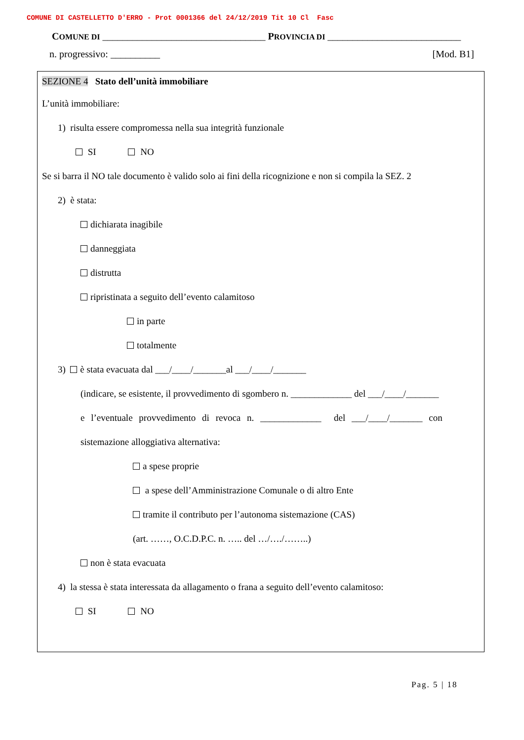COMUNE DI CASTELLETTO D'ERRO - Prot 0001366 del 24/12/2019 Tit 10 Cl Fasc
COMUNE DI _________________________________ PROVINCIA DI ___________________________
n. progressivo: __________ [Mod. B1]
SEZIONE 4 Stato dell’unità immobiliare
L’unità immobiliare:
1) risulta essere compromessa nella sua integrità funzionale
SI NO
Se si barra il NO tale documento è valido solo ai fini della ricognizione e non si compila la SEZ. 2
2) è stata:
dichiarata inagibile
danneggiata
distrutta
ripristinata a seguito dell’evento calamitoso
in parte
totalmente
3) è stata evacuata dal ___/____/_______al ___/____/_______
(indicare, se esistente, il provvedimento di sgombero n. _____________ del ___/____/_______
e l’eventuale provvedimento di revoca n. _____________ del ___/____/_______ con
sistemazione alloggiativa alternativa:
a spese proprie
a spese dell’Amministrazione Comunale o di altro Ente
tramite il contributo per l’autonoma sistemazione (CAS)
(art. ……, O.C.D.P.C. n. ….. del …/…./……..)
non è stata evacuata
4) la stessa è stata interessata da allagamento o frana a seguito dell’evento calamitoso:
SI NO
Pag. 5 | 18